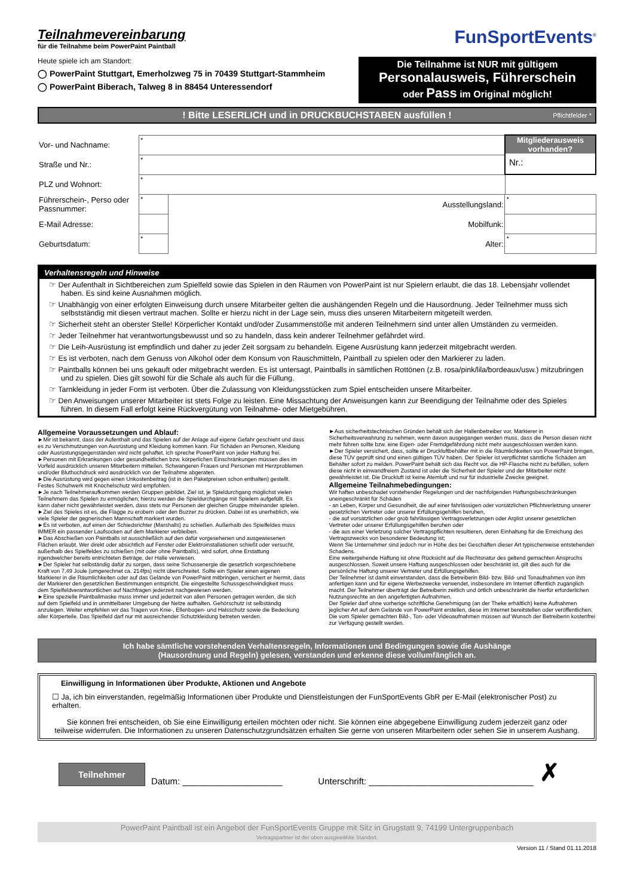Teilnahmevereinbarung
für die Teilnahme beim PowerPaint Paintball
FunSportEvents<sup>®</sup>
Heute spiele ich am Standort:
◯ PowerPaint Stuttgart, Emerholzweg 75 in 70439 Stuttgart-Stammheim
◯ PowerPaint Biberach, Talweg 8 in 88454 Unteressendorf
Die Teilnahme ist NUR mit gültigem
Personalausweis, Führerschein
oder Pass im Original möglich!
! Bitte LESERLICH und in DRUCKBUCHSTABEN ausfüllen ! Pflichtfelder *
| Vor- und Nachname: | * | | | Mitgliederausweis vorhanden? Nr.: |
| Straße und Nr.: | * | | | |
| PLZ und Wohnort: | * | | | |
| Führerschein-, Perso oder Passnummer: | * | Ausstellungsland: | * | |
| E-Mail Adresse: | | Mobilfunk: | | |
| Geburtsdatum: | * | Alter: | * | |
Verhaltensregeln und Hinweise
☞ Der Aufenthalt in Sichtbereichen zum Spielfeld sowie das Spielen in den Räumen von PowerPaint ist nur Spielern erlaubt, die das 18. Lebensjahr vollendet haben. Es sind keine Ausnahmen möglich.
☞ Unabhängig von einer erfolgten Einweisung durch unsere Mitarbeiter gelten die aushängenden Regeln und die Hausordnung. Jeder Teilnehmer muss sich selbstständig mit diesen vertraut machen. Sollte er hierzu nicht in der Lage sein, muss dies unseren Mitarbeitern mitgeteilt werden.
☞ Sicherheit steht an oberster Stelle! Körperlicher Kontakt und/oder Zusammenstöße mit anderen Teilnehmern sind unter allen Umständen zu vermeiden.
☞ Jeder Teilnehmer hat verantwortungsbewusst und so zu handeln, dass kein anderer Teilnehmer gefährdet wird.
☞ Die Leih-Ausrüstung ist empfindlich und daher zu jeder Zeit sorgsam zu behandeln. Eigene Ausrüstung kann jederzeit mitgebracht werden.
☞ Es ist verboten, nach dem Genuss von Alkohol oder dem Konsum von Rauschmitteln, Paintball zu spielen oder den Markierer zu laden.
☞ Paintballs können bei uns gekauft oder mitgebracht werden. Es ist untersagt, Paintballs in sämtlichen Rottönen (z.B. rosa/pink/lila/bordeaux/usw.) mitzubringen und zu spielen. Dies gilt sowohl für die Schale als auch für die Füllung.
☞ Tarnkleidung in jeder Form ist verboten. Über die Zulassung von Kleidungsstücken zum Spiel entscheiden unsere Mitarbeiter.
☞ Den Anweisungen unserer Mitarbeiter ist stets Folge zu leisten. Eine Missachtung der Anweisungen kann zur Beendigung der Teilnahme oder des Spieles führen. In diesem Fall erfolgt keine Rückvergütung von Teilnahme- oder Mietgebühren.
Allgemeine Voraussetzungen und Ablauf:
►Mir ist bekannt, dass der Aufenthalt und das Spielen auf der Anlage auf eigene Gefahr geschieht und dass es zu Verschmutzungen von Ausrüstung und Kleidung kommen kann. Für Schäden an Personen, Kleidung oder Ausrüstungsgegenständen wird nicht gehaftet. Ich spreche PowerPaint von jeder Haftung frei.
►Personen mit Erkrankungen oder gesundheitlichen bzw. körperlichen Einschränkungen müssen dies im Vorfeld ausdrücklich unseren Mitarbeitern mitteilen. Schwangeren Frauen und Personen mit Herzproblemen und/oder Bluthochdruck wird ausdrücklich von der Teilnahme abgeraten.
►Die Ausrüstung wird gegen einen Unkostenbeitrag (ist in den Paketpreisen schon enthalten) gestellt. Festes Schuhwerk mit Knöchelschutz wird empfohlen.
►Je nach Teilnehmeraufkommen werden Gruppen gebildet. Ziel ist, je Spieldurchgang möglichst vielen Teilnehmern das Spielen zu ermöglichen; hierzu werden die Spieldurchgänge mit Spielern aufgefüllt. Es kann daher nicht gewährleistet werden, dass stets nur Personen der gleichen Gruppe miteinander spielen.
►Ziel des Spieles ist es, die Flagge zu erobern oder den Buzzer zu drücken. Dabei ist es unerheblich, wie viele Spieler der gegnerischen Mannschaft markiert wurden.
►Es ist verboten, auf einen der Schiedsrichter (Marshalls) zu schießen. Außerhalb des Spielfeldes muss IMMER ein passender Laufsocken auf dem Markierer verbleiben.
►Das Abschießen von Paintballs ist ausschließlich auf den dafür vorgesehenen und ausgewiesenen Flächen erlaubt. Wer direkt oder absichtlich auf Fenster oder Elektroinstallationen schießt oder versucht, außerhalb des Spielfeldes zu schießen (mit oder ohne Paintballs), wird sofort, ohne Erstattung irgendwelcher bereits entrichteten Beträge, der Halle verwiesen.
►Der Spieler hat selbständig dafür zu sorgen, dass seine Schussenergie die gesetzlich vorgeschriebene Kraft von 7,49 Joule (umgerechnet ca. 214fps) nicht überschreitet. Sollte ein Spieler einen eigenen Markierer in die Räumlichkeiten oder auf das Gelände von PowerPaint mitbringen, versichert er hiermit, dass der Markierer den gesetzlichen Bestimmungen entspricht. Die eingestellte Schussgeschwindigkeit muss dem Spielfeldverantwortlichen auf Nachfragen jederzeit nachgewiesen werden.
►Eine spezielle Paintballmaske muss immer und jederzeit von allen Personen getragen werden, die sich auf dem Spielfeld und in unmittelbarer Umgebung der Netze aufhalten. Gehörschutz ist selbständig anzulegen. Weiter empfehlen wir das Tragen von Knie-, Ellenbogen- und Halsschutz sowie die Bedeckung aller Körperteile. Das Spielfeld darf nur mit ausreichender Schutzkleidung betreten werden.
►Aus sicherheitstechnischen Gründen behält sich der Hallenbetreiber vor, Markierer in Sicherheitsverwahrung zu nehmen, wenn davon ausgegangen werden muss, dass die Person diesen nicht mehr führen sollte bzw. eine Eigen- oder Fremdgefährdung nicht mehr ausgeschlossen werden kann.
►Der Spieler versichert, dass, sollte er Druckluftbehälter mit in die Räumlichkeiten von PowerPaint bringen, diese TÜV geprüft sind und einen gültigen TÜV haben. Der Spieler ist verpflichtet sämtliche Schäden am Behälter sofort zu melden. PowerPaint behält sich das Recht vor, die HP-Flasche nicht zu befüllen, sofern diese nicht in einwandfreiem Zustand ist oder die Sicherheit der Spieler und der Mitarbeiter nicht gewährleistet ist. Die Druckluft ist keine Atemluft und nur für industrielle Zwecke geeignet.
Allgemeine Teilnahmebedingungen:
Wir haften unbeschadet vorstehender Regelungen und der nachfolgenden Haftungsbeschränkungen uneingeschränkt für Schäden
- an Leben, Körper und Gesundheit, die auf einer fahrlässigen oder vorsätzlichen Pflichtverletzung unserer gesetzlichen Vertreter oder unserer Erfüllungsgehilfen beruhen,
- die auf vorsätzlichen oder grob fahrlässigen Vertragsverletzungen oder Arglist unserer gesetzlichen Vertreter oder unserer Erfüllungsgehilfen beruhen oder
- die aus einer Verletzung solcher Vertragspflichten resultieren, deren Einhaltung für die Erreichung des Vertragszwecks von besonderer Bedeutung ist;
Wenn Sie Unternehmer sind jedoch nur in Höhe des bei Geschäften dieser Art typischerweise entstehenden Schadens.
Eine weitergehende Haftung ist ohne Rücksicht auf die Rechtsnatur des geltend gemachten Anspruchs ausgeschlossen. Soweit unsere Haftung ausgeschlossen oder beschränkt ist, gilt dies auch für die persönliche Haftung unserer Vertreter und Erfüllungsgehilfen.
Der Teilnehmer ist damit einverstanden, dass die Betreiberin Bild- bzw. Bild- und Tonaufnahmen von ihm anfertigen kann und für eigene Werbezwecke verwendet, insbesondere im Internet öffentlich zugänglich macht. Der Teilnehmer überträgt der Betreiberin zeitlich und örtlich unbeschränkt die hierfür erforderlichen Nutzungsrechte an den angefertigten Aufnahmen.
Der Spieler darf ohne vorherige schriftliche Genehmigung (an der Theke erhältlich) keine Aufnahmen jeglicher Art auf dem Gelände von PowerPaint erstellen, diese im Internet bereitstellen oder veröffentlichen. Die vom Spieler gemachten Bild-, Ton- oder Videoaufnahmen müssen auf Wunsch der Betreiberin kostenfrei zur Verfügung gestellt werden.
Ich habe sämtliche vorstehenden Verhaltensregeln, Informationen und Bedingungen sowie die Aushänge
(Hausordnung und Regeln) gelesen, verstanden und erkenne diese vollumfänglich an.
Einwilligung in Informationen über Produkte, Aktionen und Angebote
☐ Ja, ich bin einverstanden, regelmäßig Informationen über Produkte und Dienstleistungen der FunSportEvents GbR per E-Mail (elektronischer Post) zu erhalten.
Sie können frei entscheiden, ob Sie eine Einwilligung erteilen möchten oder nicht. Sie können eine abgegebene Einwilligung zudem jederzeit ganz oder teilweise widerrufen. Die Informationen zu unseren Datenschutzgrundsätzen erhalten Sie gerne von unseren Mitarbeitern oder sehen Sie in unserem Aushang.
Teilnehmer Datum: ____________________ Unterschrift: _________________________________ ✗
PowerPaint Paintball ist ein Angebot der FunSportEvents Gruppe mit Sitz in Grugstatt 9, 74199 Untergruppenbach
Vertragspartner ist der oben ausgewählte Standort.
Version 11 / Stand 01.11.2018